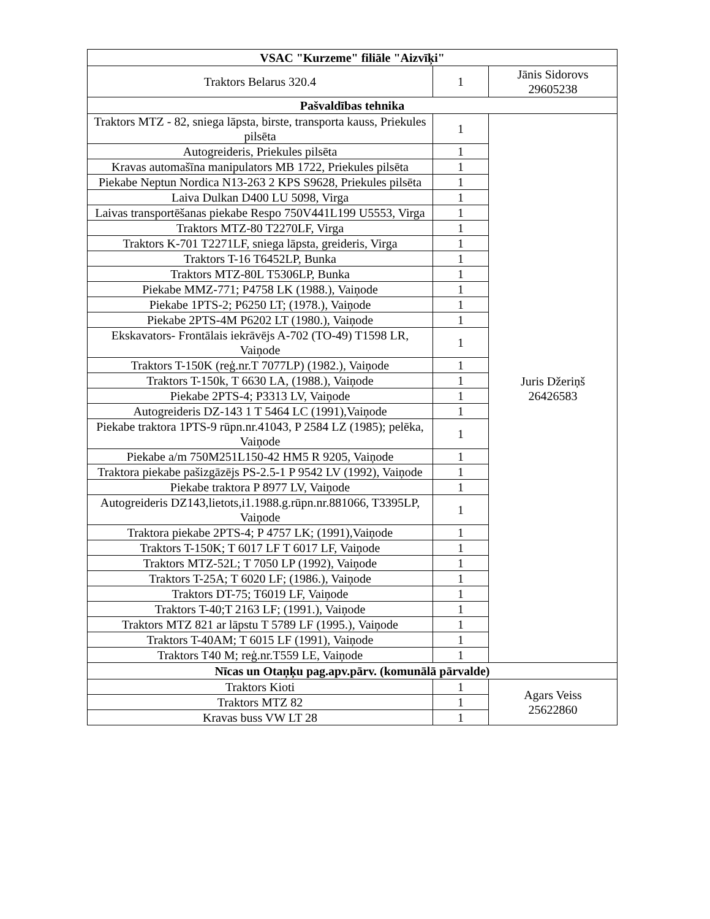| VSAC "Kurzeme" filiāle "Aizvīķi" | | |
| --- | --- | --- |
| Traktors Belarus 320.4 | 1 | Jānis Sidorovs 29605238 |
| Pašvaldības tehnika | | |
| Traktors MTZ - 82, sniega lāpsta, birste, transporta kauss, Priekules pilsēta | 1 | Juris Džeriņš 26426583 |
| Autogreideris, Priekules pilsēta | 1 | |
| Kravas automašīna manipulators MB 1722, Priekules pilsēta | 1 | |
| Piekabe Neptun Nordica N13-263 2 KPS S9628, Priekules pilsēta | 1 | |
| Laiva Dulkan D400 LU 5098, Virga | 1 | |
| Laivas transportēšanas piekabe Respo 750V441L199 U5553, Virga | 1 | |
| Traktors MTZ-80 T2270LF, Virga | 1 | |
| Traktors K-701 T2271LF, sniega lāpsta, greideris, Virga | 1 | |
| Traktors T-16 T6452LP, Bunka | 1 | |
| Traktors MTZ-80L T5306LP, Bunka | 1 | |
| Piekabe MMZ-771; P4758 LK (1988.), Vaiņode | 1 | |
| Piekabe 1PTS-2; P6250 LT; (1978.), Vaiņode | 1 | |
| Piekabe 2PTS-4M P6202 LT (1980.), Vaiņode | 1 | |
| Ekskavators- Frontālais iekrāvējs A-702 (TO-49) T1598 LR, Vaiņode | 1 | |
| Traktors T-150K (reģ.nr.T 7077LP) (1982.), Vaiņode | 1 | |
| Traktors T-150k, T 6630 LA, (1988.), Vaiņode | 1 | |
| Piekabe 2PTS-4; P3313 LV, Vaiņode | 1 | |
| Autogreideris DZ-143 1 T 5464 LC (1991),Vaiņode | 1 | |
| Piekabe traktora 1PTS-9 rūpn.nr.41043, P 2584 LZ (1985); pelēka, Vaiņode | 1 | |
| Piekabe a/m 750M251L150-42 HM5 R 9205, Vaiņode | 1 | |
| Traktora piekabe pašizgāzējs PS-2.5-1 P 9542 LV (1992), Vaiņode | 1 | |
| Piekabe traktora P 8977 LV, Vaiņode | 1 | |
| Autogreideris DZ143,lietots,i1.1988.g.rūpn.nr.881066, T3395LP, Vaiņode | 1 | |
| Traktora piekabe 2PTS-4; P 4757 LK; (1991),Vaiņode | 1 | |
| Traktors T-150K; T 6017 LF T 6017 LF, Vaiņode | 1 | |
| Traktors MTZ-52L; T 7050 LP (1992), Vaiņode | 1 | |
| Traktors T-25A; T 6020 LF; (1986.), Vaiņode | 1 | |
| Traktors DT-75; T6019 LF, Vaiņode | 1 | |
| Traktors T-40;T 2163 LF; (1991.), Vaiņode | 1 | |
| Traktors MTZ 821 ar lāpstu T 5789 LF (1995.), Vaiņode | 1 | |
| Traktors T-40AM; T 6015 LF (1991), Vaiņode | 1 | |
| Traktors T40 M; reģ.nr.T559 LE, Vaiņode | 1 | |
| Nīcas un Otaņķu pag.apv.pārv. (komunālā pārvalde) | | |
| Traktors Kioti | 1 | Agars Veiss 25622860 |
| Traktors MTZ 82 | 1 | |
| Kravas buss VW LT 28 | 1 | |